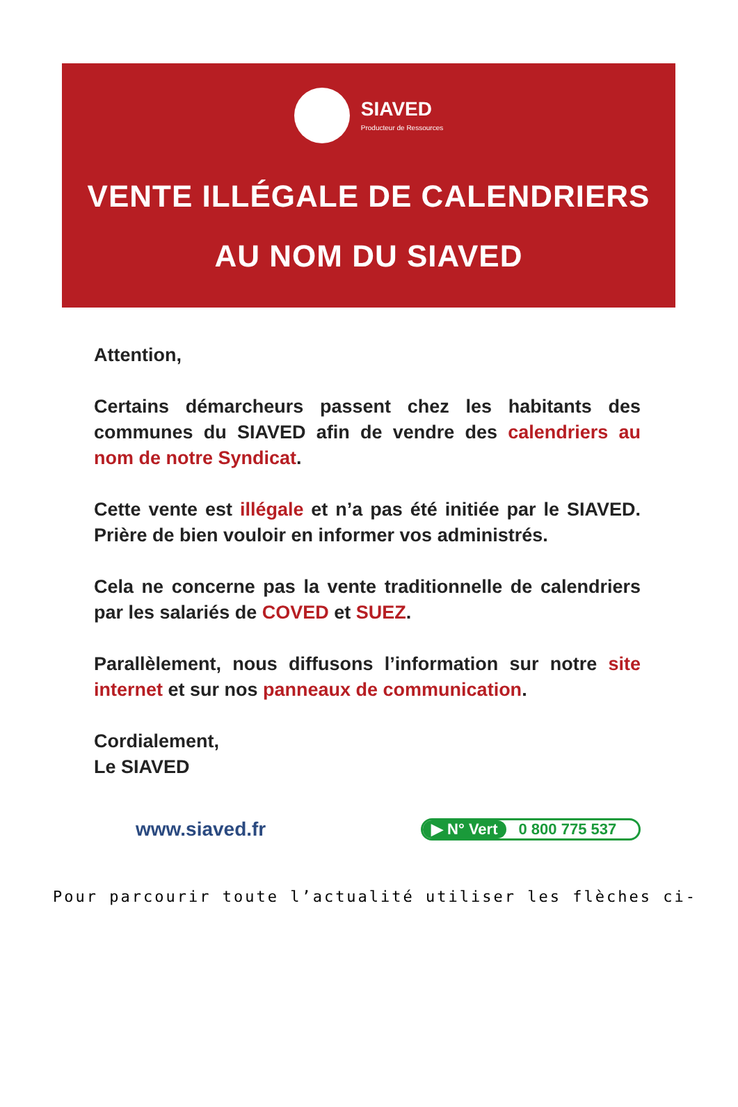SIAVED
Producteur de Ressources
VENTE ILLÉGALE DE CALENDRIERS
AU NOM DU SIAVED
Attention,
Certains démarcheurs passent chez les habitants des communes du SIAVED afin de vendre des calendriers au nom de notre Syndicat.
Cette vente est illégale et n’a pas été initiée par le SIAVED. Prière de bien vouloir en informer vos administrés.
Cela ne concerne pas la vente traditionnelle de calendriers par les salariés de COVED et SUEZ.
Parallèlement, nous diffusons l’information sur notre site internet et sur nos panneaux de communication.
Cordialement,
Le SIAVED
www.siaved.fr
▶ N° Vert 0 800 775 537
Pour parcourir toute l’actualité utiliser les flèches ci-